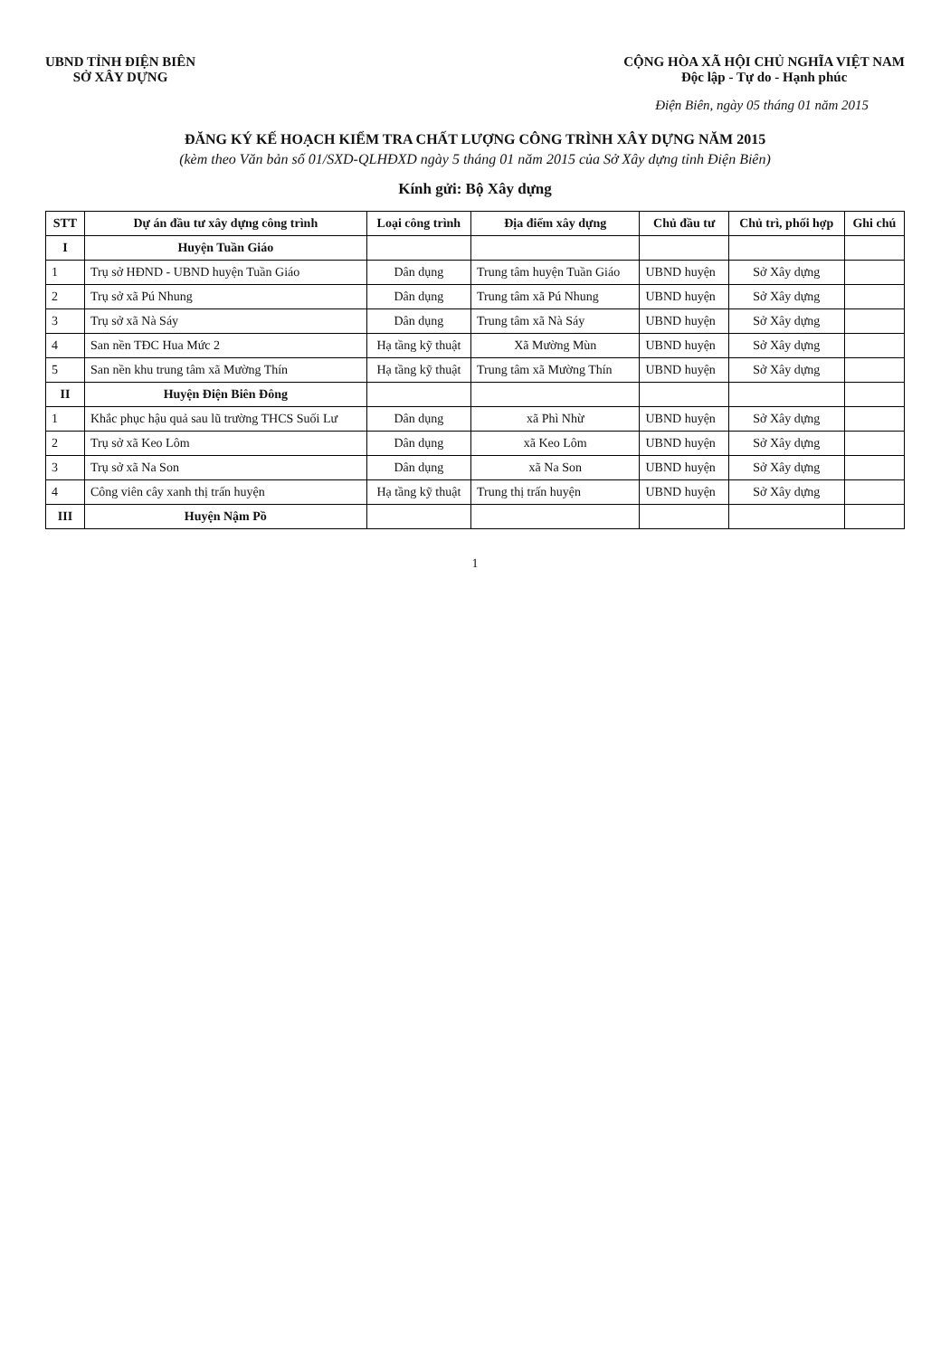UBND TỈNH ĐIỆN BIÊN
SỞ XÂY DỰNG
CỘNG HÒA XÃ HỘI CHỦ NGHĨA VIỆT NAM
Độc lập - Tự do - Hạnh phúc
Điện Biên, ngày 05 tháng 01 năm 2015
ĐĂNG KÝ KẾ HOẠCH KIỂM TRA CHẤT LƯỢNG CÔNG TRÌNH XÂY DỰNG NĂM 2015
(kèm theo Văn bản số 01/SXD-QLHĐXD ngày 5 tháng 01 năm 2015 của Sở Xây dựng tỉnh Điện Biên)
Kính gửi: Bộ Xây dựng
| STT | Dự án đầu tư xây dựng công trình | Loại công trình | Địa điểm xây dựng | Chủ đầu tư | Chủ trì, phối hợp | Ghi chú |
| --- | --- | --- | --- | --- | --- | --- |
| I | Huyện Tuần Giáo | | | | | |
| 1 | Trụ sở HĐND - UBND huyện Tuần Giáo | Dân dụng | Trung tâm huyện Tuần Giáo | UBND huyện | Sở Xây dựng | |
| 2 | Trụ sở xã Pú Nhung | Dân dụng | Trung tâm xã Pú Nhung | UBND huyện | Sở Xây dựng | |
| 3 | Trụ sở xã Nà Sáy | Dân dụng | Trung tâm xã Nà Sáy | UBND huyện | Sở Xây dựng | |
| 4 | San nền TĐC Hua Mức 2 | Hạ tầng kỹ thuật | Xã Mường Mùn | UBND huyện | Sở Xây dựng | |
| 5 | San nền khu trung tâm xã Mường Thín | Hạ tầng kỹ thuật | Trung tâm xã Mường Thín | UBND huyện | Sở Xây dựng | |
| II | Huyện Điện Biên Đông | | | | | |
| 1 | Khắc phục hậu quả sau lũ trường THCS Suối Lư | Dân dụng | xã Phì Nhừ | UBND huyện | Sở Xây dựng | |
| 2 | Trụ sở xã Keo Lôm | Dân dụng | xã Keo Lôm | UBND huyện | Sở Xây dựng | |
| 3 | Trụ sở xã Na Son | Dân dụng | xã Na Son | UBND huyện | Sở Xây dựng | |
| 4 | Công viên cây xanh thị trấn huyện | Hạ tầng kỹ thuật | Trung thị trấn huyện | UBND huyện | Sở Xây dựng | |
| III | Huyện Nậm Pồ | | | | | |
1